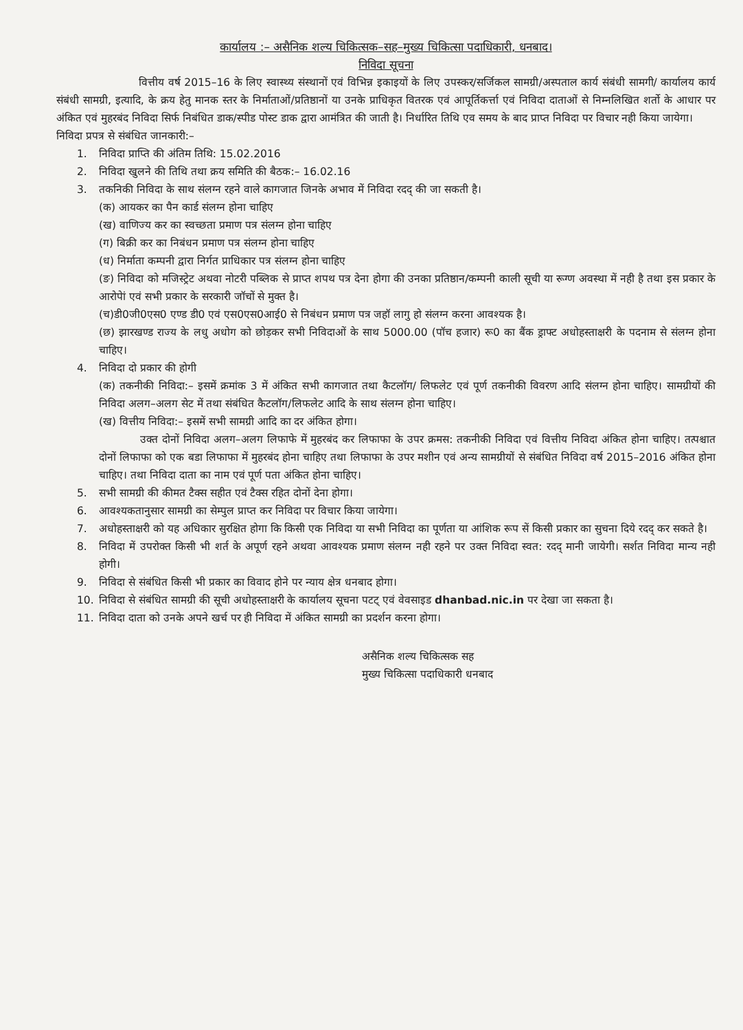कार्यालय :– असैनिक शल्य चिकित्सक–सह–मुख्य चिकित्सा पदाधिकारी, धनबाद।
निविदा सूचना
वित्तीय वर्ष 2015–16 के लिए स्वास्थ्य संस्थानों एवं विभिन्न इकाइयों के लिए उपस्कर/सर्जिकल सामग्री/अस्पताल कार्य संबंधी सामगी/ कार्यालय कार्य संबंधी सामग्री, इत्यादि, के क्रय हेतु मानक स्तर के निर्माताओं/प्रतिष्ठानों या उनके प्राधिकृत वितरक एवं आपूर्तिकर्त्ता एवं निविदा दाताओं से निम्नलिखित शर्तो के आधार पर अंकित एवं मुहरबंद निविदा सिर्फ निबंधित डाक/स्पीड पोस्ट डाक द्वारा आमंत्रित की जाती है। निर्धारित तिथि एव समय के बाद प्राप्त निविदा पर विचार नही किया जायेगा।
निविदा प्रपत्र से संबंधित जानकारी:–
1. निविदा प्राप्ति की अंतिम तिथि: 15.02.2016
2. निविदा खुलने की तिथि तथा क्रय समिति की बैठक:– 16.02.16
3. तकनिकी निविदा के साथ संलग्न रहने वाले कागजात जिनके अभाव में निविदा रदद् की जा सकती है।
(क) आयकर का पैन कार्ड संलग्न होना चाहिए
(ख) वाणिज्य कर का स्वच्छता प्रमाण पत्र संलग्न होना चाहिए
(ग) बिक्री कर का निबंधन प्रमाण पत्र संलग्न होना चाहिए
(ध) निर्माता कम्पनी द्वारा निर्गत प्राधिकार पत्र संलग्न होना चाहिए
(ङ) निविदा को मजिस्ट्रेट अथवा नोटरी पब्लिक से प्राप्त शपथ पत्र देना होगा की उनका प्रतिष्ठान/कम्पनी काली सूची या रूग्ण अवस्था में नही है तथा इस प्रकार के आरोपेां एवं सभी प्रकार के सरकारी जॉचों से मुक्त है।
(च)डी0जी0एस0 एण्ड डी0 एवं एस0एस0आई0 से निबंधन प्रमाण पत्र जहॉ लागु हो संलग्न करना आवश्यक है।
(छ) झारखण्ड राज्य के लधु अधोग को छोड़कर सभी निविदाओं के साथ 5000.00 (पॉच हजार) रू0 का बैंक ड्राफ्ट अधोहस्ताक्षरी के पदनाम से संलग्न होना चाहिए।
4. निविदा दो प्रकार की होगी
(क) तकनीकी निविदा:– इसमें क्रमांक 3 में अंकित सभी कागजात तथा कैटलॉग/ लिफलेट एवं पूर्ण तकनीकी विवरण आदि संलग्न होना चाहिए। सामग्रीयों की निविदा अलग–अलग सेट में तथा संबंधित कैटलॉग/लिफलेट आदि के साथ संलग्न होना चाहिए।
(ख) वित्तीय निविदा:– इसमें सभी सामग्री आदि का दर अंकित होगा।
उक्त दोनों निविदा अलग–अलग लिफाफे में मुहरबंद कर लिफाफा के उपर क्रमस: तकनीकी निविदा एवं वित्तीय निविदा अंकित होना चाहिए। तत्पश्चात दोनों लिफाफा को एक बडा लिफाफा में मुहरबंद होना चाहिए तथा लिफाफा के उपर मशीन एवं अन्य सामग्रीयों से संबंधित निविदा वर्ष 2015–2016 अंकित होना चाहिए। तथा निविदा दाता का नाम एवं पूर्ण पता अंकित होना चाहिए।
5. सभी सामग्री की कीमत टैक्स सहीत एवं टैक्स रहित दोनों देना होगा।
6. आवश्यकतानुसार सामग्री का सेम्पुल प्राप्त कर निविदा पर विचार किया जायेगा।
7. अधोहस्ताक्षरी को यह अधिकार सुरक्षित होगा कि किसी एक निविदा या सभी निविदा का पूर्णता या आंशिक रूप सें किसी प्रकार का सुचना दिये रदद् कर सकते है।
8. निविदा में उपरोक्त किसी भी शर्त के अपूर्ण रहने अथवा आवश्यक प्रमाण संलग्न नही रहने पर उक्त निविदा स्वत: रदद् मानी जायेगी। सर्शत निविदा मान्य नही होगी।
9. निविदा से संबंधित किसी भी प्रकार का विवाद होने पर न्याय क्षेत्र धनबाद होगा।
10. निविदा से संबंधित सामग्री की सूची अधोहस्ताक्षरी के कार्यालय सूचना पटट् एवं वेवसाइड dhanbad.nic.in पर देखा जा सकता है।
11. निविदा दाता को उनके अपने खर्च पर ही निविदा में अंकित सामग्री का प्रदर्शन करना होगा।
असैनिक शल्य चिकित्सक सह
मुख्य चिकित्सा पदाधिकारी धनबाद